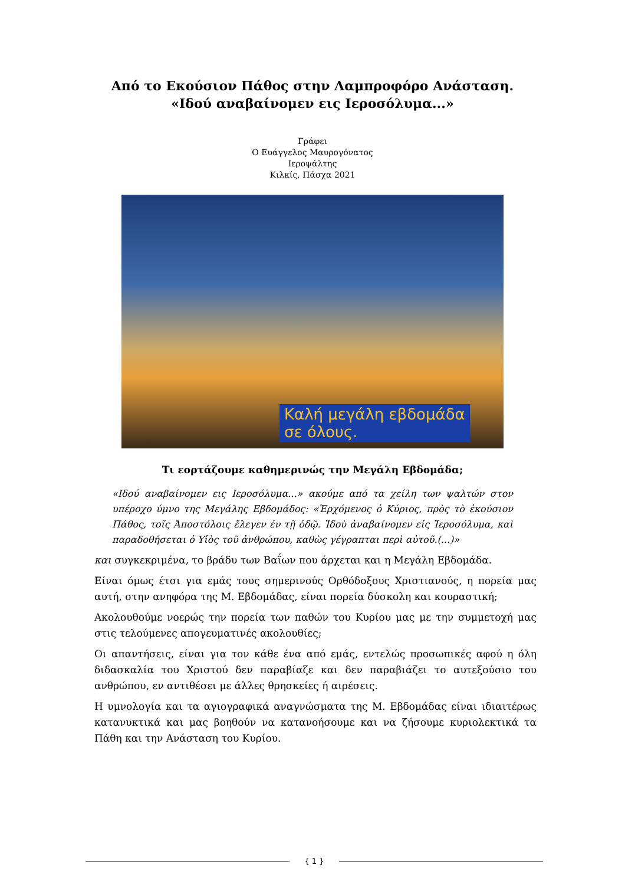Από το Εκούσιον Πάθος στην Λαμπροφόρο Ανάσταση.
«Ιδού αναβαίνομεν εις Ιεροσόλυμα...»
Γράφει
Ο Ευάγγελος Μαυρογόνατος
Ιεροψάλτης
Κιλκίς, Πάσχα 2021
Καλή μεγάλη εβδομάδα
σε όλους.
Τι εορτάζουμε καθημερινώς την Μεγάλη Εβδομάδα;
«Ιδού αναβαίνομεν εις Ιεροσόλυμα...» ακούμε από τα χείλη των ψαλτών στον υπέροχο ύμνο της Μεγάλης Εβδομάδος: «Ἐρχόμενος ὁ Κύριος, πρὸς τὸ ἑκούσιον Πάθος, τοῖς Ἀποστόλοις ἔλεγεν ἐν τῇ ὁδῷ. Ἰδοὺ ἀναβαίνομεν εἰς Ἱεροσόλυμα, καὶ παραδοθήσεται ὁ Υἱὸς τοῦ ἀνθρώπου, καθὼς γέγραπται περὶ αὐτοῦ.(...)»
και συγκεκριμένα, το βράδυ των Βαΐων που άρχεται και η Μεγάλη Εβδομάδα.
Είναι όμως έτσι για εμάς τους σημερινούς Ορθόδοξους Χριστιανούς, η πορεία μας αυτή, στην ανηφόρα της Μ. Εβδομάδας, είναι πορεία δύσκολη και κουραστική;
Ακολουθούμε νοερώς την πορεία των παθών του Κυρίου μας με την συμμετοχή μας στις τελούμενες απογευματινές ακολουθίες;
Οι απαντήσεις, είναι για τον κάθε ένα από εμάς, εντελώς προσωπικές αφού η όλη διδασκαλία του Χριστού δεν παραβίαζε και δεν παραβιάζει το αυτεξούσιο του ανθρώπου, εν αντιθέσει με άλλες θρησκείες ή αιρέσεις.
Η υμνολογία και τα αγιογραφικά αναγνώσματα της Μ. Εβδομάδας είναι ιδιαιτέρως κατανυκτικά και μας βοηθούν να κατανοήσουμε και να ζήσουμε κυριολεκτικά τα Πάθη και την Ανάσταση του Κυρίου.
{ 1 }